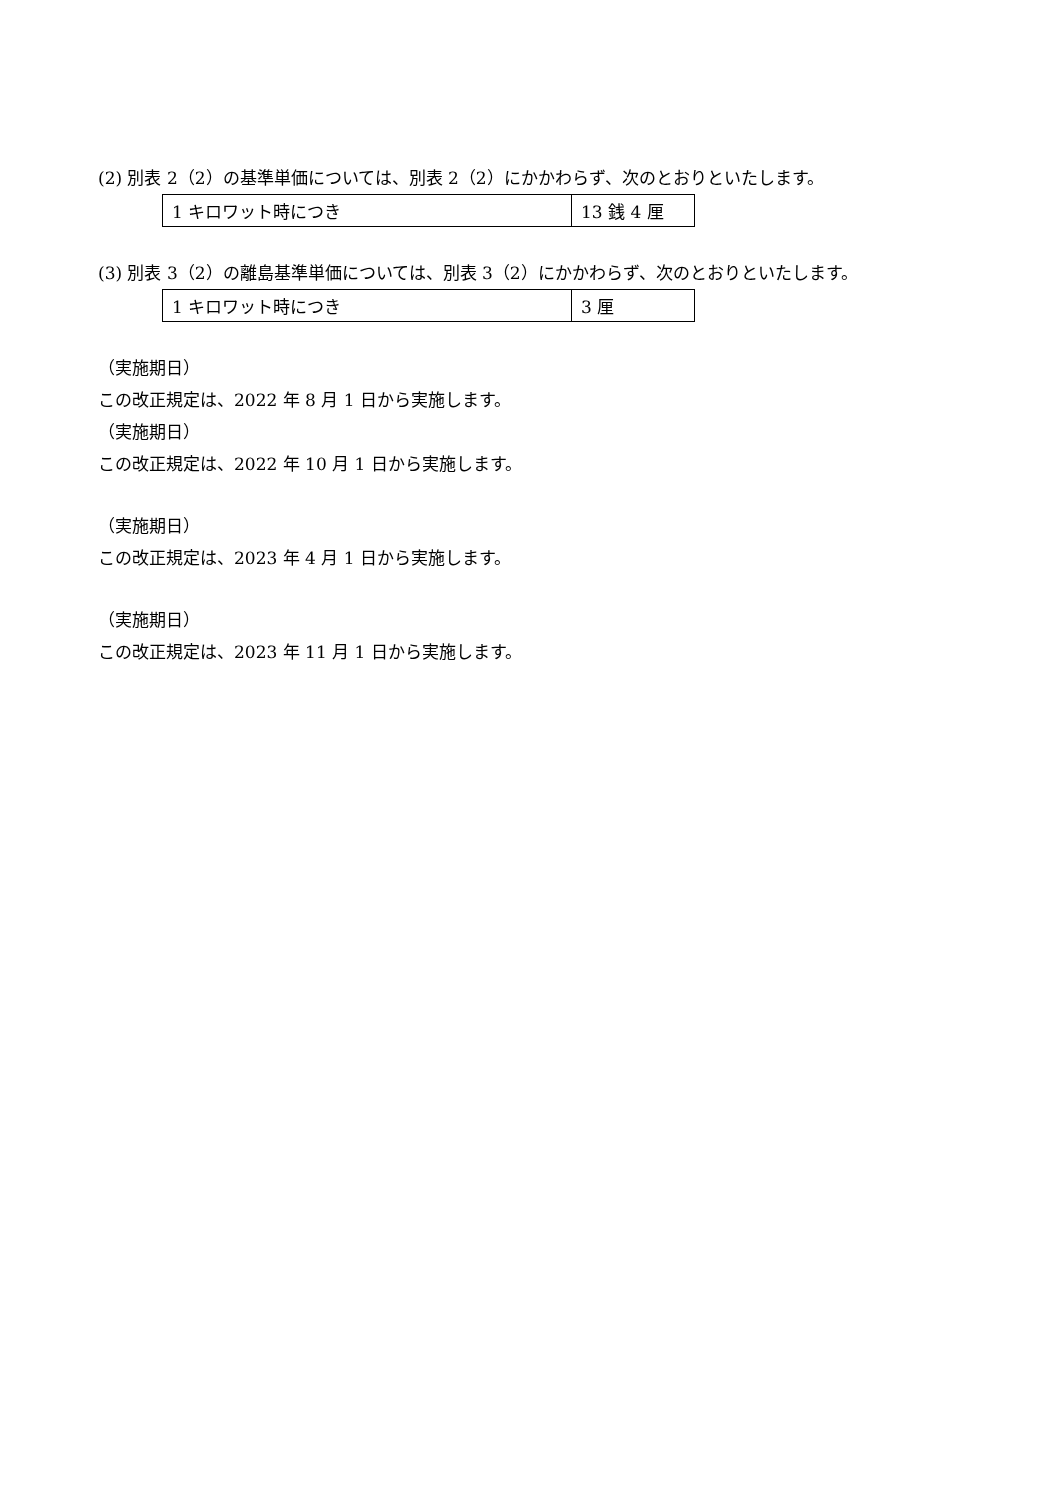(2) 別表 2（2）の基準単価については、別表 2（2）にかかわらず、次のとおりといたします。
| 1 キロワット時につき | 13 銭 4 厘 |
(3) 別表 3（2）の離島基準単価については、別表 3（2）にかかわらず、次のとおりといたします。
| 1 キロワット時につき | 3 厘 |
（実施期日）
この改正規定は、2022 年 8 月 1 日から実施します。
（実施期日）
この改正規定は、2022 年 10 月 1 日から実施します。
（実施期日）
この改正規定は、2023 年 4 月 1 日から実施します。
（実施期日）
この改正規定は、2023 年 11 月 1 日から実施します。